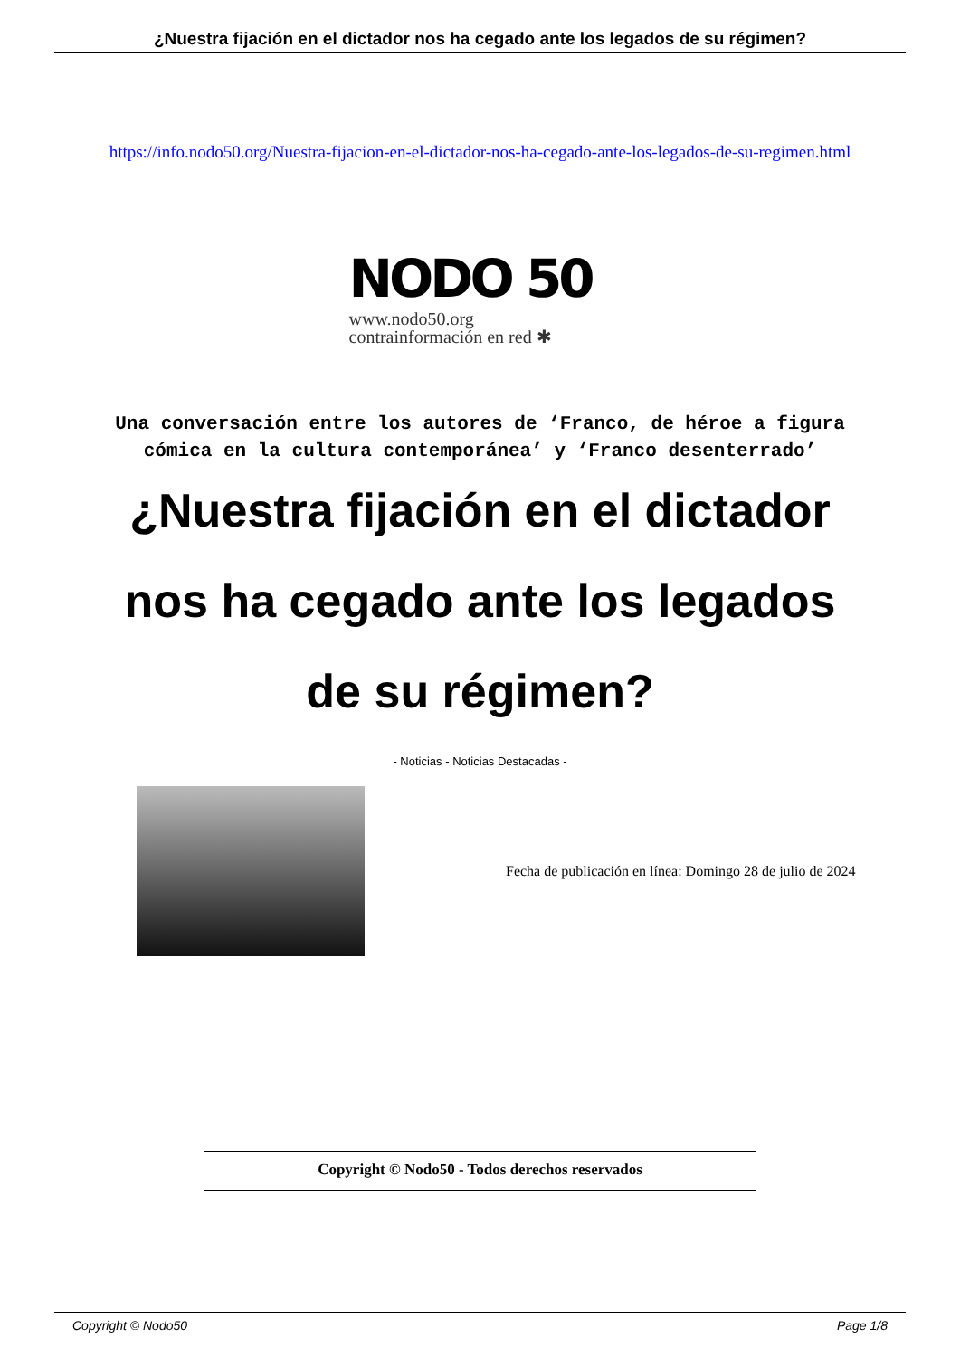¿Nuestra fijación en el dictador nos ha cegado ante los legados de su régimen?
https://info.nodo50.org/Nuestra-fijacion-en-el-dictador-nos-ha-cegado-ante-los-legados-de-su-regimen.html
NODO 50
www.nodo50.org
contrainformación en red ✱
Una conversación entre los autores de ‘Franco, de héroe a figura cómica en la cultura contemporánea’ y ‘Franco desenterrado’
¿Nuestra fijación en el dictador nos ha cegado ante los legados de su régimen?
- Noticias - Noticias Destacadas -
Fecha de publicación en línea: Domingo 28 de julio de 2024
Copyright © Nodo50 - Todos derechos reservados
Copyright © Nodo50 Page 1/8